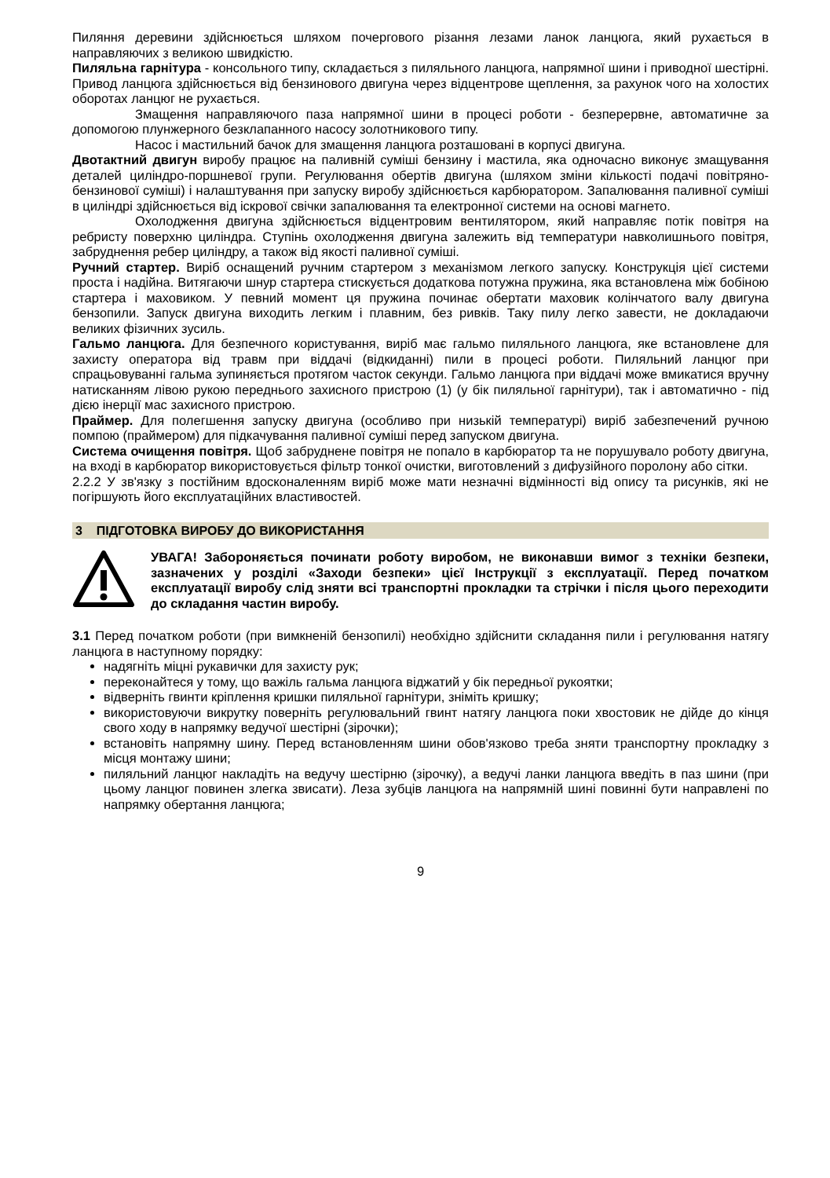Пиляння деревини здійснюється шляхом почергового різання лезами ланок ланцюга, який рухається в направляючих з великою швидкістю.
Пиляльна гарнітура - консольного типу, складається з пиляльного ланцюга, напрямної шини і приводної шестірні. Привод ланцюга здійснюється від бензинового двигуна через відцентрове щеплення, за рахунок чого на холостих оборотах ланцюг не рухається.
Змащення направляючого паза напрямної шини в процесі роботи - безперервне, автоматичне за допомогою плунжерного безклапанного насосу золотникового типу.
Насос і мастильний бачок для змащення ланцюга розташовані в корпусі двигуна.
Двотактний двигун виробу працює на паливній суміші бензину і мастила, яка одночасно виконує змащування деталей циліндро-поршневої групи. Регулювання обертів двигуна (шляхом зміни кількості подачі повітряно-бензинової суміші) і налаштування при запуску виробу здійснюється карбюратором. Запалювання паливної суміші в циліндрі здійснюється від іскрової свічки запалювання та електронної системи на основі магнето.
Охолодження двигуна здійснюється відцентровим вентилятором, який направляє потік повітря на ребристу поверхню циліндра. Ступінь охолодження двигуна залежить від температури навколишнього повітря, забруднення ребер циліндру, а також від якості паливної суміші.
Ручний стартер. Виріб оснащений ручним стартером з механізмом легкого запуску. Конструкція цієї системи проста і надійна. Витягаючи шнур стартера стискується додаткова потужна пружина, яка встановлена між бобіною стартера і маховиком. У певний момент ця пружина починає обертати маховик колінчатого валу двигуна бензопили. Запуск двигуна виходить легким і плавним, без ривків. Таку пилу легко завести, не докладаючи великих фізичних зусиль.
Гальмо ланцюга. Для безпечного користування, виріб має гальмо пиляльного ланцюга, яке встановлене для захисту оператора від травм при віддачі (відкиданні) пили в процесі роботи. Пиляльний ланцюг при спрацьовуванні гальма зупиняється протягом часток секунди. Гальмо ланцюга при віддачі може вмикатися вручну натисканням лівою рукою переднього захисного пристрою (1) (у бік пиляльної гарнітури), так і автоматично - під дією інерції мас захисного пристрою.
Праймер. Для полегшення запуску двигуна (особливо при низькій температурі) виріб забезпечений ручною помпою (праймером) для підкачування паливної суміші перед запуском двигуна.
Система очищення повітря. Щоб забруднене повітря не попало в карбюратор та не порушувало роботу двигуна, на вході в карбюратор використовується фільтр тонкої очистки, виготовлений з дифузійного поролону або сітки.
2.2.2 У зв'язку з постійним вдосконаленням виріб може мати незначні відмінності від опису та рисунків, які не погіршують його експлуатаційних властивостей.
3 ПІДГОТОВКА ВИРОБУ ДО ВИКОРИСТАННЯ
УВАГА! Забороняється починати роботу виробом, не виконавши вимог з техніки безпеки, зазначених у розділі «Заходи безпеки» цієї Інструкції з експлуатації. Перед початком експлуатації виробу слід зняти всі транспортні прокладки та стрічки і після цього переходити до складання частин виробу.
3.1 Перед початком роботи (при вимкненій бензопилі) необхідно здійснити складання пили і регулювання натягу ланцюга в наступному порядку:
надягніть міцні рукавички для захисту рук;
переконайтеся у тому, що важіль гальма ланцюга віджатий у бік передньої рукоятки;
відверніть гвинти кріплення кришки пиляльної гарнітури, зніміть кришку;
використовуючи викрутку поверніть регулювальний гвинт натягу ланцюга поки хвостовик не дійде до кінця свого ходу в напрямку ведучої шестірні (зірочки);
встановіть напрямну шину. Перед встановленням шини обов'язково треба зняти транспортну прокладку з місця монтажу шини;
пиляльний ланцюг накладіть на ведучу шестірню (зірочку), а ведучі ланки ланцюга введіть в паз шини (при цьому ланцюг повинен злегка звисати). Леза зубців ланцюга на напрямній шині повинні бути направлені по напрямку обертання ланцюга;
9